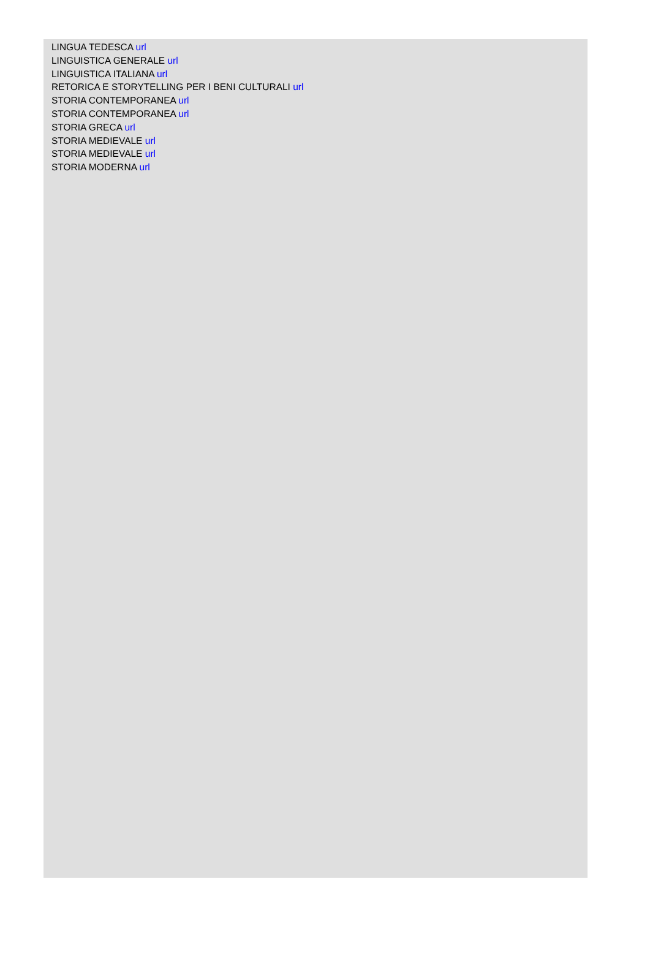LINGUA TEDESCA url
LINGUISTICA GENERALE url
LINGUISTICA ITALIANA url
RETORICA E STORYTELLING PER I BENI CULTURALI url
STORIA CONTEMPORANEA url
STORIA CONTEMPORANEA url
STORIA GRECA url
STORIA MEDIEVALE url
STORIA MEDIEVALE url
STORIA MODERNA url